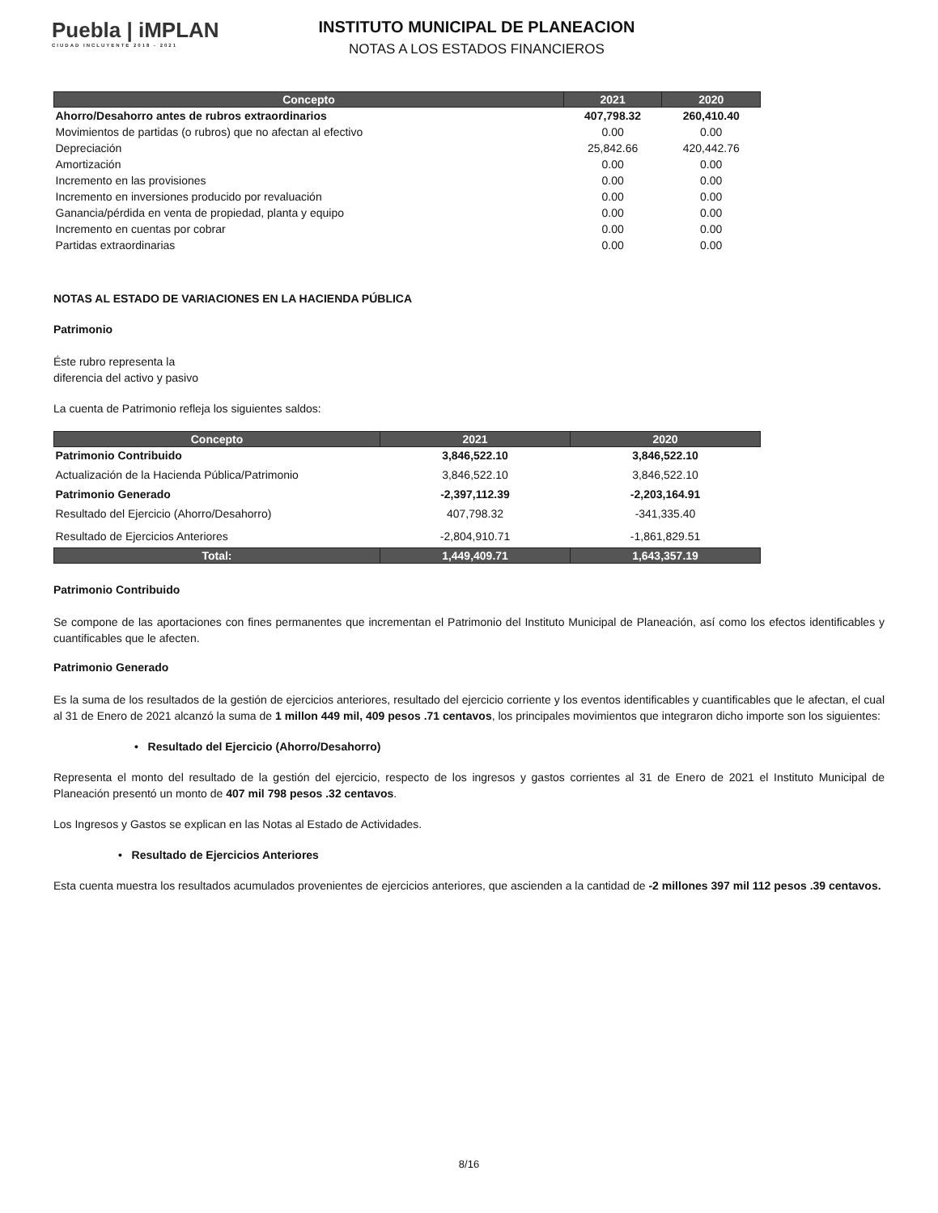Puebla | iMPLAN
CIUDAD INCLUYENTE 2018 - 2021
INSTITUTO MUNICIPAL DE PLANEACION
NOTAS A LOS ESTADOS FINANCIEROS
| Concepto | 2021 | 2020 |
| --- | --- | --- |
| Ahorro/Desahorro antes de rubros extraordinarios | 407,798.32 | 260,410.40 |
| Movimientos de partidas (o rubros) que no afectan al efectivo | 0.00 | 0.00 |
| Depreciación | 25,842.66 | 420,442.76 |
| Amortización | 0.00 | 0.00 |
| Incremento en las provisiones | 0.00 | 0.00 |
| Incremento en inversiones producido por revaluación | 0.00 | 0.00 |
| Ganancia/pérdida en venta de propiedad, planta y equipo | 0.00 | 0.00 |
| Incremento en cuentas por cobrar | 0.00 | 0.00 |
| Partidas extraordinarias | 0.00 | 0.00 |
NOTAS AL ESTADO DE VARIACIONES EN LA HACIENDA PÚBLICA
Patrimonio
Éste rubro representa la
diferencia del activo y pasivo
La cuenta de Patrimonio refleja los siguientes saldos:
| Concepto | 2021 | 2020 |
| --- | --- | --- |
| Patrimonio Contribuido | 3,846,522.10 | 3,846,522.10 |
| Actualización de la Hacienda Pública/Patrimonio | 3,846,522.10 | 3,846,522.10 |
| Patrimonio Generado | -2,397,112.39 | -2,203,164.91 |
| Resultado del Ejercicio (Ahorro/Desahorro) | 407,798.32 | -341,335.40 |
| Resultado de Ejercicios Anteriores | -2,804,910.71 | -1,861,829.51 |
| Total: | 1,449,409.71 | 1,643,357.19 |
Patrimonio Contribuido
Se compone de las aportaciones con fines permanentes que incrementan el Patrimonio del Instituto Municipal de Planeación, así como los efectos identificables y cuantificables que le afecten.
Patrimonio Generado
Es la suma de los resultados de la gestión de ejercicios anteriores, resultado del ejercicio corriente y los eventos identificables y cuantificables que le afectan, el cual al 31 de Enero de 2021 alcanzó la suma de 1 millon 449 mil, 409 pesos .71 centavos, los principales movimientos que integraron dicho importe son los siguientes:
• Resultado del Ejercicio (Ahorro/Desahorro)
Representa el monto del resultado de la gestión del ejercicio, respecto de los ingresos y gastos corrientes al 31 de Enero de 2021 el Instituto Municipal de Planeación presentó un monto de 407 mil 798 pesos .32 centavos.
Los Ingresos y Gastos se explican en las Notas al Estado de Actividades.
• Resultado de Ejercicios Anteriores
Esta cuenta muestra los resultados acumulados provenientes de ejercicios anteriores, que ascienden a la cantidad de -2 millones 397 mil 112 pesos .39 centavos.
8/16